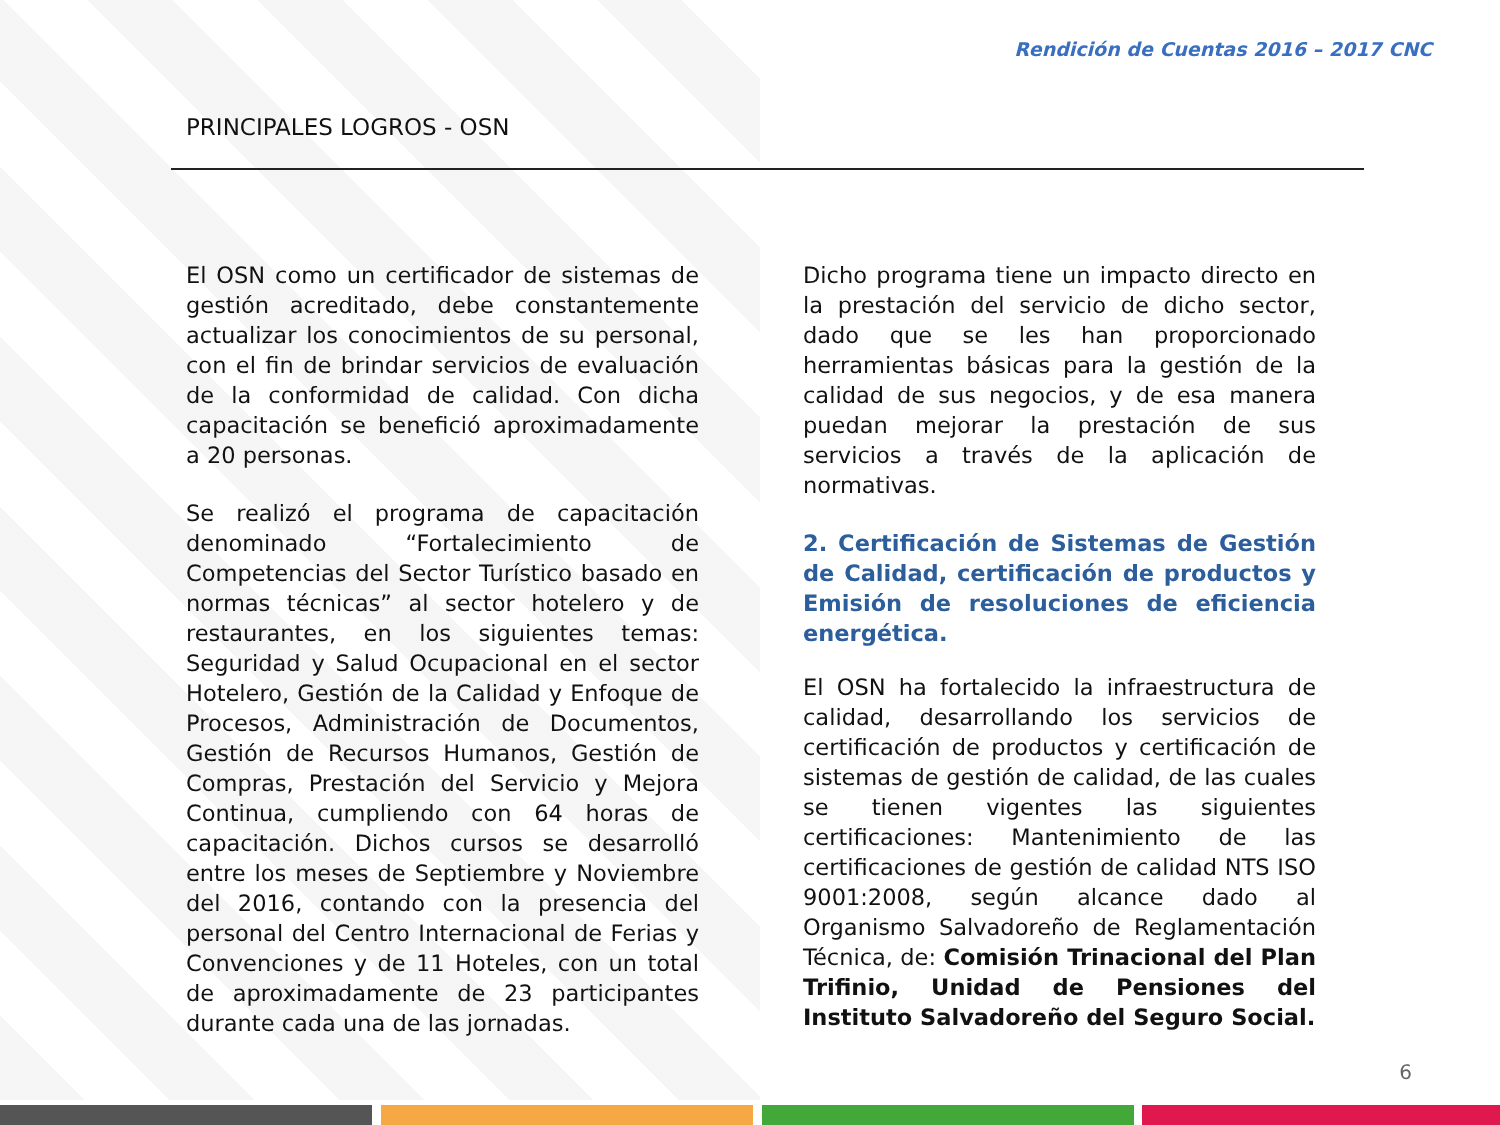Rendición de Cuentas 2016 – 2017 CNC
PRINCIPALES LOGROS - OSN
El OSN como un certificador de sistemas de gestión acreditado, debe constantemente actualizar los conocimientos de su personal, con el fin de brindar servicios de evaluación de la conformidad de calidad. Con dicha capacitación se benefició aproximadamente a 20 personas.
Se realizó el programa de capacitación denominado “Fortalecimiento de Competencias del Sector Turístico basado en normas técnicas” al sector hotelero y de restaurantes, en los siguientes temas: Seguridad y Salud Ocupacional en el sector Hotelero, Gestión de la Calidad y Enfoque de Procesos, Administración de Documentos, Gestión de Recursos Humanos, Gestión de Compras, Prestación del Servicio y Mejora Continua, cumpliendo con 64 horas de capacitación. Dichos cursos se desarrolló entre los meses de Septiembre y Noviembre del 2016, contando con la presencia del personal del Centro Internacional de Ferias y Convenciones y de 11 Hoteles, con un total de aproximadamente de 23 participantes durante cada una de las jornadas.
Dicho programa tiene un impacto directo en la prestación del servicio de dicho sector, dado que se les han proporcionado herramientas básicas para la gestión de la calidad de sus negocios, y de esa manera puedan mejorar la prestación de sus servicios a través de la aplicación de normativas.
2. Certificación de Sistemas de Gestión de Calidad, certificación de productos y Emisión de resoluciones de eficiencia energética.
El OSN ha fortalecido la infraestructura de calidad, desarrollando los servicios de certificación de productos y certificación de sistemas de gestión de calidad, de las cuales se tienen vigentes las siguientes certificaciones: Mantenimiento de las certificaciones de gestión de calidad NTS ISO 9001:2008, según alcance dado al Organismo Salvadoreño de Reglamentación Técnica, de: Comisión Trinacional del Plan Trifinio, Unidad de Pensiones del Instituto Salvadoreño del Seguro Social.
6